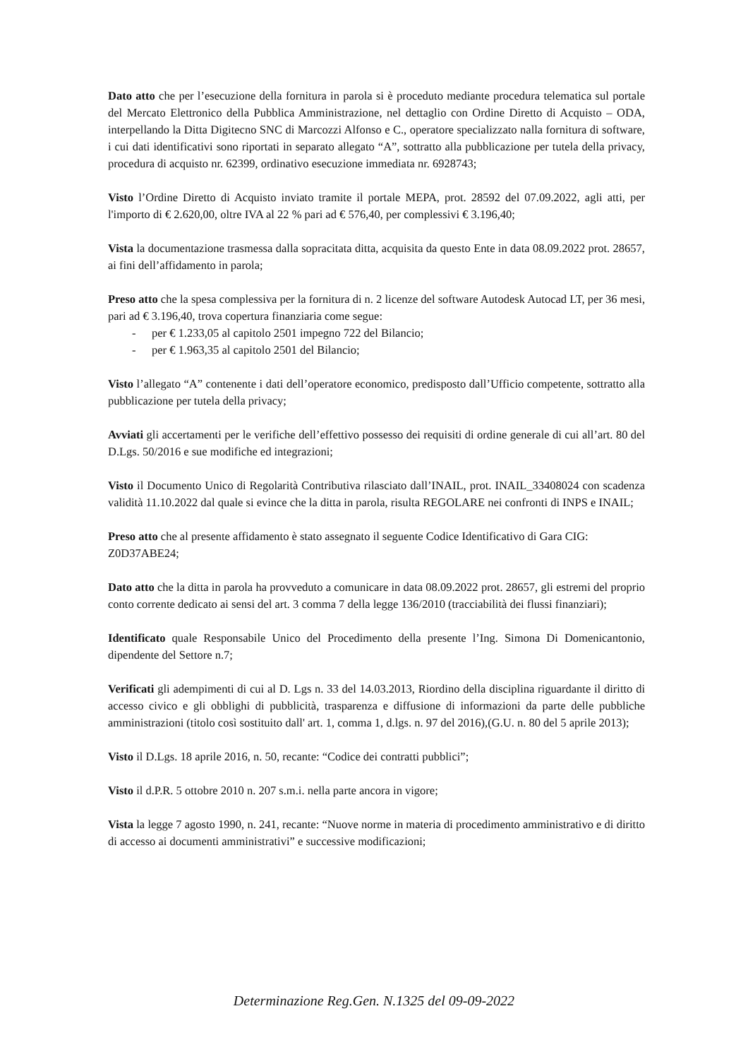Dato atto che per l’esecuzione della fornitura in parola si è proceduto mediante procedura telematica sul portale del Mercato Elettronico della Pubblica Amministrazione, nel dettaglio con Ordine Diretto di Acquisto – ODA, interpellando la Ditta Digitecno SNC di Marcozzi Alfonso e C., operatore specializzato nalla fornitura di software, i cui dati identificativi sono riportati in separato allegato “A”, sottratto alla pubblicazione per tutela della privacy, procedura di acquisto nr. 62399, ordinativo esecuzione immediata nr. 6928743;
Visto l’Ordine Diretto di Acquisto inviato tramite il portale MEPA, prot. 28592 del 07.09.2022, agli atti, per l'importo di € 2.620,00, oltre IVA al 22 % pari ad € 576,40, per complessivi € 3.196,40;
Vista la documentazione trasmessa dalla sopracitata ditta, acquisita da questo Ente in data 08.09.2022 prot. 28657, ai fini dell’affidamento in parola;
Preso atto che la spesa complessiva per la fornitura di n. 2 licenze del software Autodesk Autocad LT, per 36 mesi, pari ad € 3.196,40, trova copertura finanziaria come segue:
- per € 1.233,05 al capitolo 2501 impegno 722 del Bilancio;
- per € 1.963,35 al capitolo 2501 del Bilancio;
Visto l’allegato “A” contenente i dati dell’operatore economico, predisposto dall’Ufficio competente, sottratto alla pubblicazione per tutela della privacy;
Avviati gli accertamenti per le verifiche dell’effettivo possesso dei requisiti di ordine generale di cui all’art. 80 del D.Lgs. 50/2016 e sue modifiche ed integrazioni;
Visto il Documento Unico di Regolarità Contributiva rilasciato dall’INAIL, prot. INAIL_33408024 con scadenza validità 11.10.2022 dal quale si evince che la ditta in parola, risulta REGOLARE nei confronti di INPS e INAIL;
Preso atto che al presente affidamento è stato assegnato il seguente Codice Identificativo di Gara CIG: Z0D37ABE24;
Dato atto che la ditta in parola ha provveduto a comunicare in data 08.09.2022 prot. 28657, gli estremi del proprio conto corrente dedicato ai sensi del art. 3 comma 7 della legge 136/2010 (tracciabilità dei flussi finanziari);
Identificato quale Responsabile Unico del Procedimento della presente l’Ing. Simona Di Domenicantonio, dipendente del Settore n.7;
Verificati gli adempimenti di cui al D. Lgs n. 33 del 14.03.2013, Riordino della disciplina riguardante il diritto di accesso civico e gli obblighi di pubblicità, trasparenza e diffusione di informazioni da parte delle pubbliche amministrazioni (titolo così sostituito dall' art. 1, comma 1, d.lgs. n. 97 del 2016),(G.U. n. 80 del 5 aprile 2013);
Visto il D.Lgs. 18 aprile 2016, n. 50, recante: “Codice dei contratti pubblici”;
Visto il d.P.R. 5 ottobre 2010 n. 207 s.m.i. nella parte ancora in vigore;
Vista la legge 7 agosto 1990, n. 241, recante: “Nuove norme in materia di procedimento amministrativo e di diritto di accesso ai documenti amministrativi” e successive modificazioni;
Determinazione Reg.Gen. N.1325 del 09-09-2022